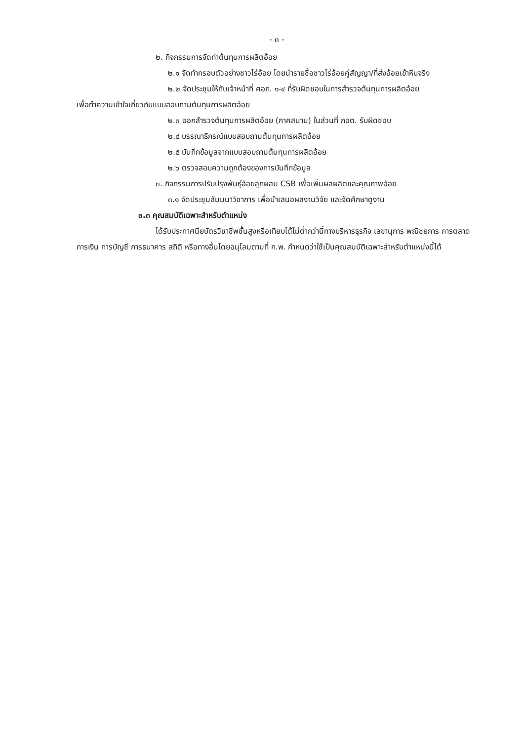- ๓ -
๒. กิจกรรมการจัดทำต้นทุนการผลิตอ้อย
๒.๑ จัดทำกรอบตัวอย่างชาวไร่อ้อย โดยนำรายชื่อชาวไร่อ้อยคู่สัญญา/ที่ส่งอ้อยเข้าหีบจริง
๒.๒ จัดประชุมให้กับเจ้าหน้าที่ ศอภ. ๑-๔ ที่รับผิดชอบในการสำรวจต้นทุนการผลิตอ้อย
เพื่อทำความเข้าใจเกี่ยวกับแบบสอบถามต้นทุนการผลิตอ้อย
๒.๓ ออกสำรวจต้นทุนการผลิตอ้อย (ภาคสนาม) ในส่วนที่ กอต. รับผิดชอบ
๒.๔ บรรณาธิกรณ์แบบสอบถามต้นทุนการผลิตอ้อย
๒.๕ บันทึกข้อมูลจากแบบสอบถามต้นทุนการผลิตอ้อย
๒.๖ ตรวจสอบความถูกต้องของการบันทึกข้อมูล
๓. กิจกรรมการปรับปรุงพันธุ์อ้อยลูกผสม CSB เพื่อเพิ่มผลผลิตและคุณภาพอ้อย
๓.๑ จัดประชุมสัมมนาวิชาการ เพื่อนำเสนอผลงานวิจัย และจัดศึกษาดูงาน
๓.๓ คุณสมบัติเฉพาะสำหรับตำแหน่ง
ได้รับประกาศนียบัตรวิชาชีพชั้นสูงหรือเทียบได้ไม่ต่ำกว่านี้ทางบริหารธุรกิจ เลขานุการ พณิชยการ การตลาด การเงิน การบัญชี การธนาคาร สถิติ หรือทางอื่นโดยอนุโลมตามที่ ก.พ. กำหนดว่าใช้เป็นคุณสมบัติเฉพาะสำหรับตำแหน่งนี้ได้